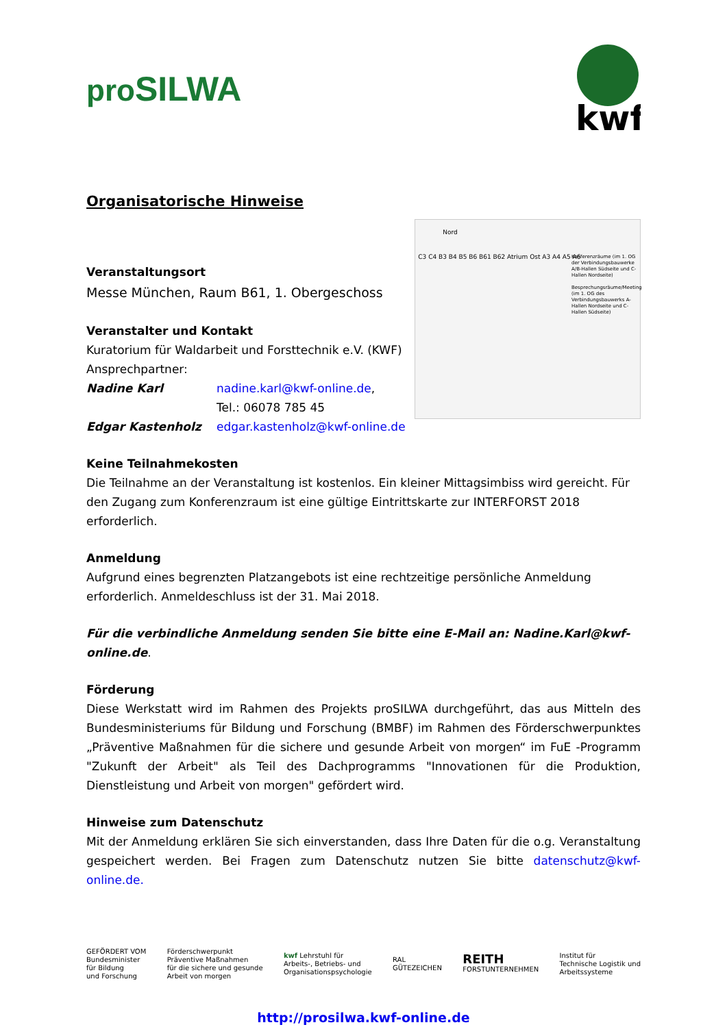proSILWA
kwf
Organisatorische Hinweise
Veranstaltungsort
Messe München, Raum B61, 1. Obergeschoss
Veranstalter und Kontakt
Kuratorium für Waldarbeit und Forsttechnik e.V. (KWF)
Ansprechpartner:
Nadine Karl nadine.karl@kwf-online.de,
Tel.: 06078 785 45
Edgar Kastenholz edgar.kastenholz@kwf-online.de
Nord
C3 C4 B3 B4 B5 B6 B61 B62 Atrium Ost A3 A4 A5 A6
Konferenzräume (im 1. OG der Verbindungsbauwerke A/B-Hallen Südseite und C-Hallen Nordseite)
Besprechungsräume/Meeting (im 1. OG des Verbindungsbauwerks A-Hallen Nordseite und C-Hallen Südseite)
Keine Teilnahmekosten
Die Teilnahme an der Veranstaltung ist kostenlos. Ein kleiner Mittagsimbiss wird gereicht. Für den Zugang zum Konferenzraum ist eine gültige Eintrittskarte zur INTERFORST 2018 erforderlich.
Anmeldung
Aufgrund eines begrenzten Platzangebots ist eine rechtzeitige persönliche Anmeldung erforderlich. Anmeldeschluss ist der 31. Mai 2018.
Für die verbindliche Anmeldung senden Sie bitte eine E-Mail an: Nadine.Karl@kwf-online.de.
Förderung
Diese Werkstatt wird im Rahmen des Projekts proSILWA durchgeführt, das aus Mitteln des Bundesministeriums für Bildung und Forschung (BMBF) im Rahmen des Förderschwerpunktes „Präventive Maßnahmen für die sichere und gesunde Arbeit von morgen“ im FuE -Programm "Zukunft der Arbeit" als Teil des Dachprogramms "Innovationen für die Produktion, Dienstleistung und Arbeit von morgen" gefördert wird.
Hinweise zum Datenschutz
Mit der Anmeldung erklären Sie sich einverstanden, dass Ihre Daten für die o.g. Veranstaltung gespeichert werden. Bei Fragen zum Datenschutz nutzen Sie bitte datenschutz@kwf-online.de.
GEFÖRDERT VOM
Bundesminister
für Bildung
und Forschung
Förderschwerpunkt
Präventive Maßnahmen
für die sichere und gesunde
Arbeit von morgen
kwf Lehrstuhl für
Arbeits-, Betriebs- und
Organisationspsychologie
RAL
GÜTEZEICHEN
REITH
FORSTUNTERNEHMEN
Institut für
Technische Logistik und
Arbeitssysteme
http://prosilwa.kwf-online.de